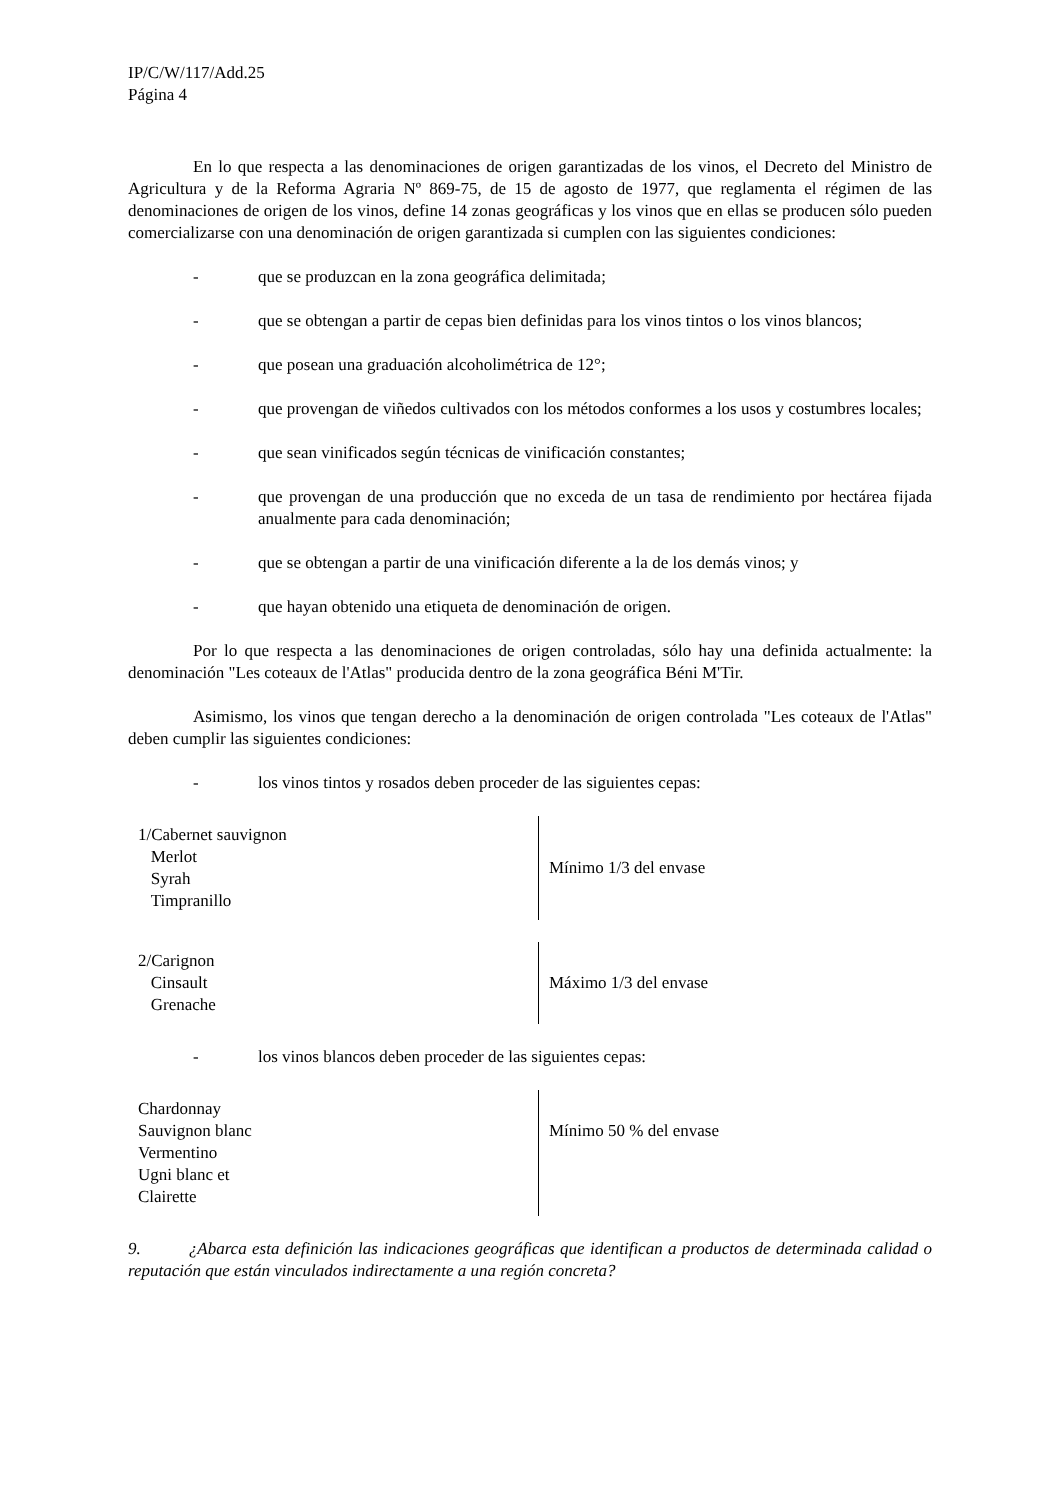IP/C/W/117/Add.25
Página 4
En lo que respecta a las denominaciones de origen garantizadas de los vinos, el Decreto del Ministro de Agricultura y de la Reforma Agraria Nº 869-75, de 15 de agosto de 1977, que reglamenta el régimen de las denominaciones de origen de los vinos, define 14 zonas geográficas y los vinos que en ellas se producen sólo pueden comercializarse con una denominación de origen garantizada si cumplen con las siguientes condiciones:
- que se produzcan en la zona geográfica delimitada;
- que se obtengan a partir de cepas bien definidas para los vinos tintos o los vinos blancos;
- que posean una graduación alcoholimétrica de 12°;
- que provengan de viñedos cultivados con los métodos conformes a los usos y costumbres locales;
- que sean vinificados según técnicas de vinificación constantes;
- que provengan de una producción que no exceda de un tasa de rendimiento por hectárea fijada anualmente para cada denominación;
- que se obtengan a partir de una vinificación diferente a la de los demás vinos; y
- que hayan obtenido una etiqueta de denominación de origen.
Por lo que respecta a las denominaciones de origen controladas, sólo hay una definida actualmente: la denominación "Les coteaux de l'Atlas" producida dentro de la zona geográfica Béni M'Tir.
Asimismo, los vinos que tengan derecho a la denominación de origen controlada "Les coteaux de l'Atlas" deben cumplir las siguientes condiciones:
- los vinos tintos y rosados deben proceder de las siguientes cepas:
| 1/Cabernet sauvignon Merlot Syrah Timpranillo | Mínimo 1/3 del envase |
| 2/Carignon Cinsault Grenache | Máximo 1/3 del envase |
- los vinos blancos deben proceder de las siguientes cepas:
| Chardonnay Sauvignon blanc Vermentino Ugni blanc et Clairette | Mínimo 50 % del envase |
9. ¿Abarca esta definición las indicaciones geográficas que identifican a productos de determinada calidad o reputación que están vinculados indirectamente a una región concreta?